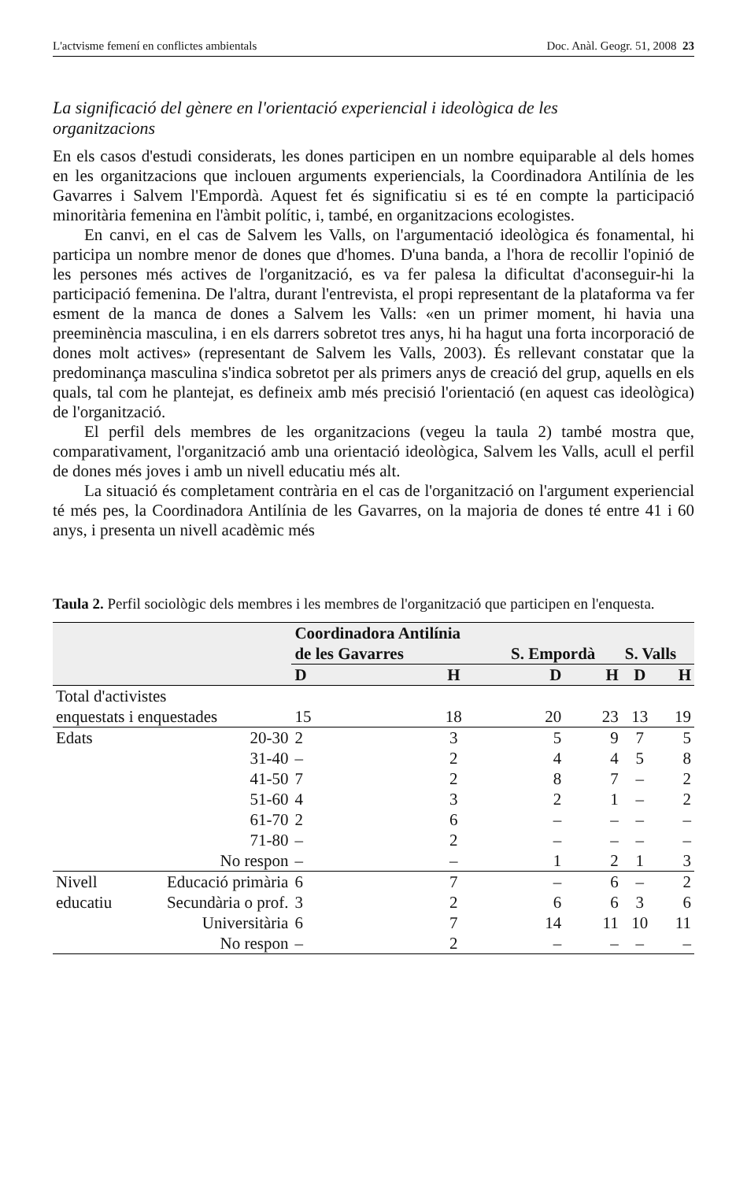L'actvisme femení en conflictes ambientals Doc. Anàl. Geogr. 51, 2008 23
La significació del gènere en l'orientació experiencial i ideològica de les organitzacions
En els casos d'estudi considerats, les dones participen en un nombre equiparable al dels homes en les organitzacions que inclouen arguments experiencials, la Coordinadora Antilínia de les Gavarres i Salvem l'Empordà. Aquest fet és significatiu si es té en compte la participació minoritària femenina en l'àmbit polític, i, també, en organitzacions ecologistes.
En canvi, en el cas de Salvem les Valls, on l'argumentació ideològica és fonamental, hi participa un nombre menor de dones que d'homes. D'una banda, a l'hora de recollir l'opinió de les persones més actives de l'organització, es va fer palesa la dificultat d'aconseguir-hi la participació femenina. De l'altra, durant l'entrevista, el propi representant de la plataforma va fer esment de la manca de dones a Salvem les Valls: «en un primer moment, hi havia una preeminència masculina, i en els darrers sobretot tres anys, hi ha hagut una forta incorporació de dones molt actives» (representant de Salvem les Valls, 2003). És rellevant constatar que la predominança masculina s'indica sobretot per als primers anys de creació del grup, aquells en els quals, tal com he plantejat, es defineix amb més precisió l'orientació (en aquest cas ideològica) de l'organització.
El perfil dels membres de les organitzacions (vegeu la taula 2) també mostra que, comparativament, l'organització amb una orientació ideològica, Salvem les Valls, acull el perfil de dones més joves i amb un nivell educatiu més alt.
La situació és completament contrària en el cas de l'organització on l'argument experiencial té més pes, la Coordinadora Antilínia de les Gavarres, on la majoria de dones té entre 41 i 60 anys, i presenta un nivell acadèmic més
Taula 2. Perfil sociològic dels membres i les membres de l'organització que participen en l'enquesta.
| | | Coordinadora Antilínia de les Gavarres | | S. Empordà | | S. Valls | |
| --- | --- | --- | --- | --- | --- | --- | --- |
| | | D | H | D | H | D | H |
| Total d'activistes enquestats i enquestades | | 15 | 18 | 20 | 23 | 13 | 19 |
| Edats | 20-30 | 2 | 3 | 5 | 9 | 7 | 5 |
| | 31-40 | – | 2 | 4 | 4 | 5 | 8 |
| | 41-50 | 7 | 2 | 8 | 7 | – | 2 |
| | 51-60 | 4 | 3 | 2 | 1 | – | 2 |
| | 61-70 | 2 | 6 | – | – | – | – |
| | 71-80 | – | 2 | – | – | – | – |
| | No respon | – | – | 1 | 2 | 1 | 3 |
| Nivell | Educació primària | 6 | 7 | – | 6 | – | 2 |
| educatiu | Secundària o prof. | 3 | 2 | 6 | 6 | 3 | 6 |
| | Universitària | 6 | 7 | 14 | 11 | 10 | 11 |
| | No respon | – | 2 | – | – | – | – |